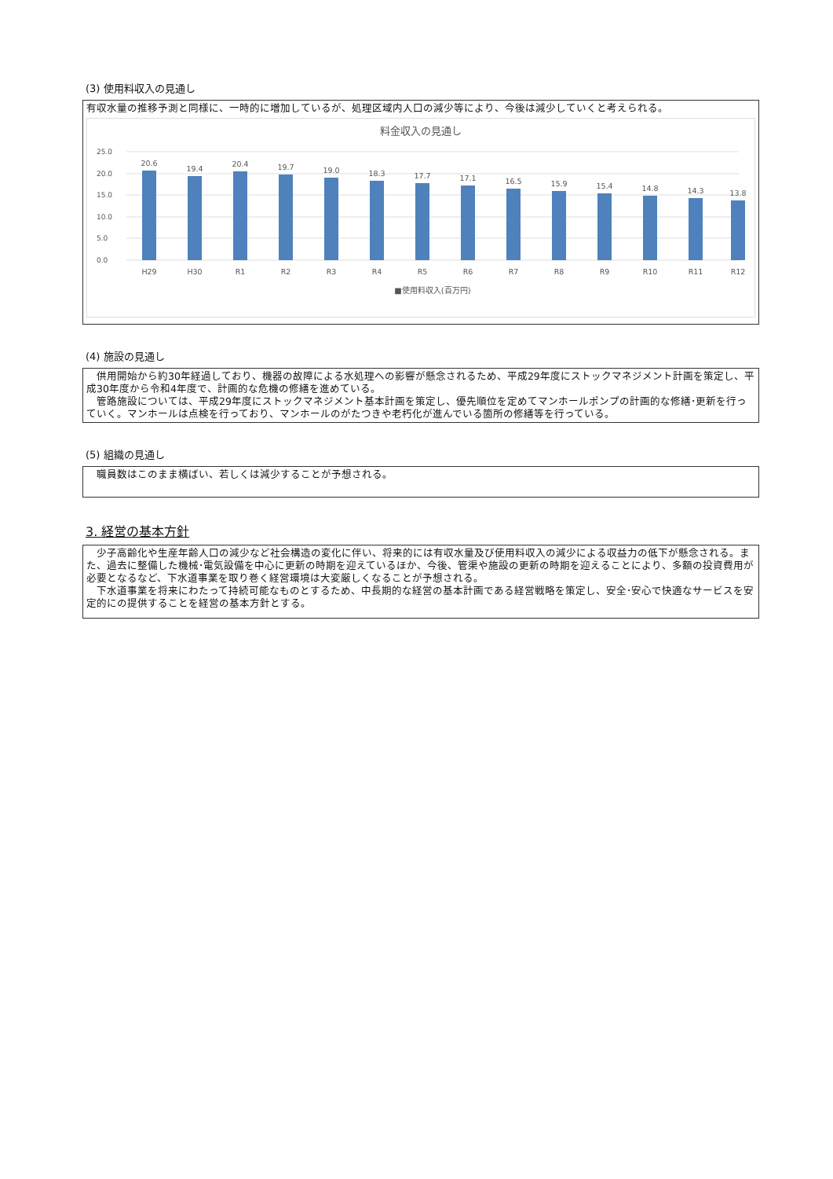(3) 使用料収入の見通し
有収水量の推移予測と同様に、一時的に増加しているが、処理区域内人口の減少等により、今後は減少していくと考えられる。
料金収入の見通し
25.0
20.0
15.0
10.0
5.0
0.0
20.6
19.4
20.4
19.7
19.0
18.3
17.7
17.1
16.5
15.9
15.4
14.8
14.3
13.8
H29
H30
R1
R2
R3
R4
R5
R6
R7
R8
R9
R10
R11
R12
■使用料収入(百万円)
(4) 施設の見通し
　供用開始から約30年経過しており、機器の故障による水処理への影響が懸念されるため、平成29年度にストックマネジメント計画を策定し、平成30年度から令和4年度で、計画的な危機の修繕を進めている。
　管路施設については、平成29年度にストックマネジメント基本計画を策定し、優先順位を定めてマンホールポンプの計画的な修繕･更新を行っていく。マンホールは点検を行っており、マンホールのがたつきや老朽化が進んでいる箇所の修繕等を行っている。
(5) 組織の見通し
　職員数はこのまま横ばい、若しくは減少することが予想される。
3. 経営の基本方針
　少子高齢化や生産年齢人口の減少など社会構造の変化に伴い、将来的には有収水量及び使用料収入の減少による収益力の低下が懸念される。また、過去に整備した機械･電気設備を中心に更新の時期を迎えているほか、今後、管渠や施設の更新の時期を迎えることにより、多額の投資費用が必要となるなど、下水道事業を取り巻く経営環境は大変厳しくなることが予想される。
　下水道事業を将来にわたって持続可能なものとするため、中長期的な経営の基本計画である経営戦略を策定し、安全･安心で快適なサービスを安定的にの提供することを経営の基本方針とする。